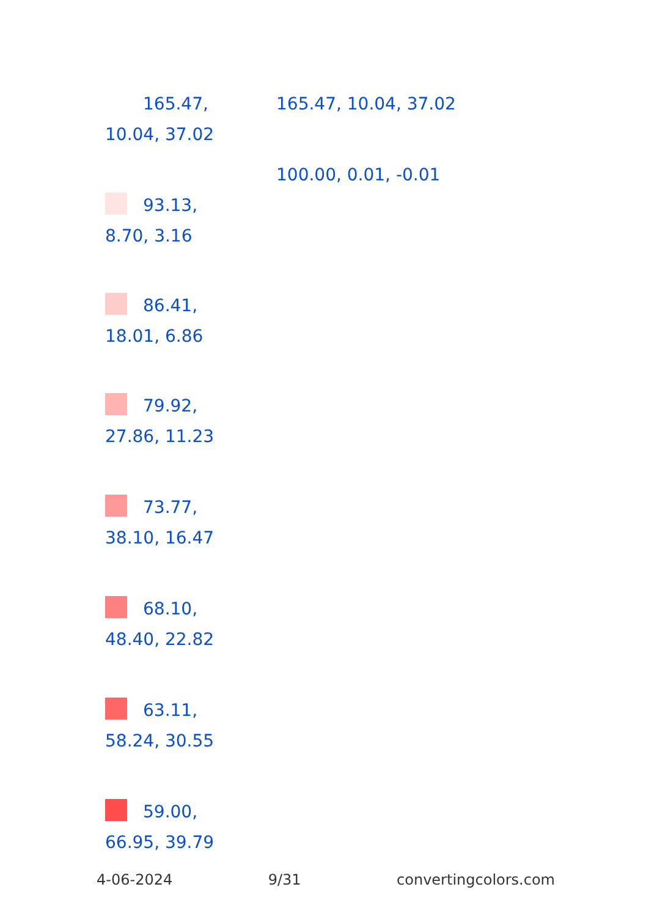165.47, 10.04, 37.02
93.13, 8.70, 3.16
86.41, 18.01, 6.86
79.92, 27.86, 11.23
73.77, 38.10, 16.47
68.10, 48.40, 22.82
63.11, 58.24, 30.55
59.00, 66.95, 39.79
165.47, 10.04, 37.02
100.00, 0.01, -0.01
4-06-2024 9/31 convertingcolors.com